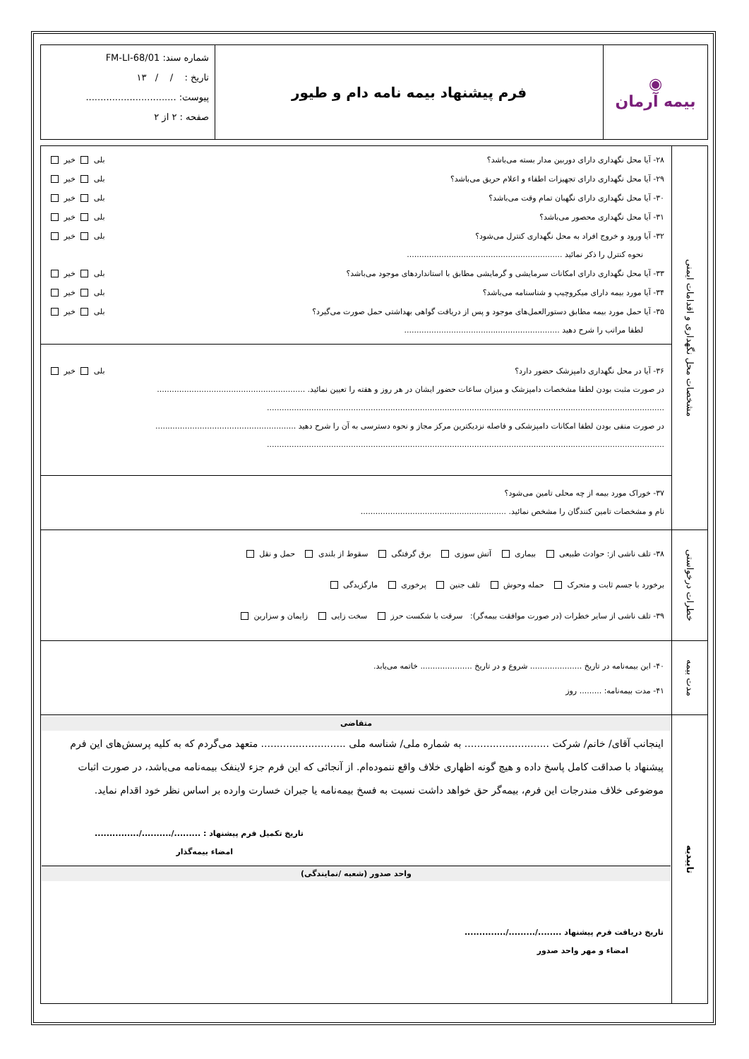| ◉ بیمه آرمان | فرم پیشنهاد بیمه نامه دام و طیور | شماره سند: FM-LI-68/01 تاریخ : / / ۱۳ پیوست: ............................... صفحه : ۲ از ۲ |
| مشخصات محل نگهداری و اقدامات ایمنی | ۲۸- آیا محل نگهداری دارای دوربین مدار بسته می‌باشد؟ بلی خیر ۲۹- آیا محل نگهداری دارای تجهیزات اطفاء و اعلام حریق می‌باشد؟ بلی خیر ۳۰- آیا محل نگهداری دارای نگهبان تمام وقت می‌باشد؟ بلی خیر ۳۱- آیا محل نگهداری محصور می‌باشد؟ بلی خیر ۳۲- آیا ورود و خروج افراد به محل نگهداری کنترل می‌شود؟ بلی خیر نحوه کنترل را ذکر نمائید ............................................................... ۳۳- آیا محل نگهداری دارای امکانات سرمایشی و گرمایشی مطابق با استانداردهای موجود می‌باشد؟ بلی خیر ۳۴- آیا مورد بیمه دارای میکروچیپ و شناسنامه می‌باشد؟ بلی خیر ۳۵- آیا حمل مورد بیمه مطابق دستورالعمل‌های موجود و پس از دریافت گواهی بهداشتی حمل صورت می‌گیرد؟ بلی خیر لطفا مراتب را شرح دهید ............................................................... |
| | ۳۶- آیا در محل نگهداری دامپزشک حضور دارد؟ بلی خیر در صورت مثبت بودن لطفا مشخصات دامپزشک و میزان ساعات حضور ایشان در هر روز و هفته را تعیین نمائید. ............................................................ ................................................................................................................................................................. در صورت منفی بودن لطفا امکانات دامپزشکی و فاصله نزدیکترین مرکز مجاز و نحوه دسترسی به آن را شرح دهید ......................................................... ................................................................................................................................................................. |
| | ۳۷- خوراک مورد بیمه از چه محلی تامین می‌شود؟ نام و مشخصات تامین کنندگان را مشخص نمائید. ........................................................... |
| خطرات درخواستی | ۳۸- تلف ناشی از: حوادث طبیعی بیماری آتش سوزی برق گرفتگی سقوط از بلندی حمل و نقل برخورد با جسم ثابت و متحرک حمله وحوش تلف جنین پرخوری مارگزیدگی ۳۹- تلف ناشی از سایر خطرات (در صورت موافقت بیمه‌گر): سرقت با شکست حرز سخت زایی زایمان و سزارین |
| مدت بیمه | ۴۰- این بیمه‌نامه در تاریخ ..................... شروع و در تاریخ ..................... خاتمه می‌یابد. ۴۱- مدت بیمه‌نامه: ......... روز |
| تاییدیه | متقاضی اینجانب آقای/ خانم/ شرکت ........................... به شماره ملی/ شناسه ملی ........................... متعهد می‌گردم که به کلیه پرسش‌های این فرم پیشنهاد با صداقت کامل پاسخ داده و هیچ گونه اظهاری خلاف واقع ننموده‌ام. از آنجائی که این فرم جزء لاینفک بیمه‌نامه می‌باشد، در صورت اثبات موضوعی خلاف مندرجات این فرم، بیمه‌گر حق خواهد داشت نسبت به فسخ بیمه‌نامه یا جبران خسارت وارده بر اساس نظر خود اقدام نماید. تاریخ تکمیل فرم پیشنهاد : ........./........../............... امضاء بیمه‌گذار واحد صدور (شعبه /نمایندگی) تاریخ دریافت فرم پیشنهاد ......../........./.............. امضاء و مهر واحد صدور |